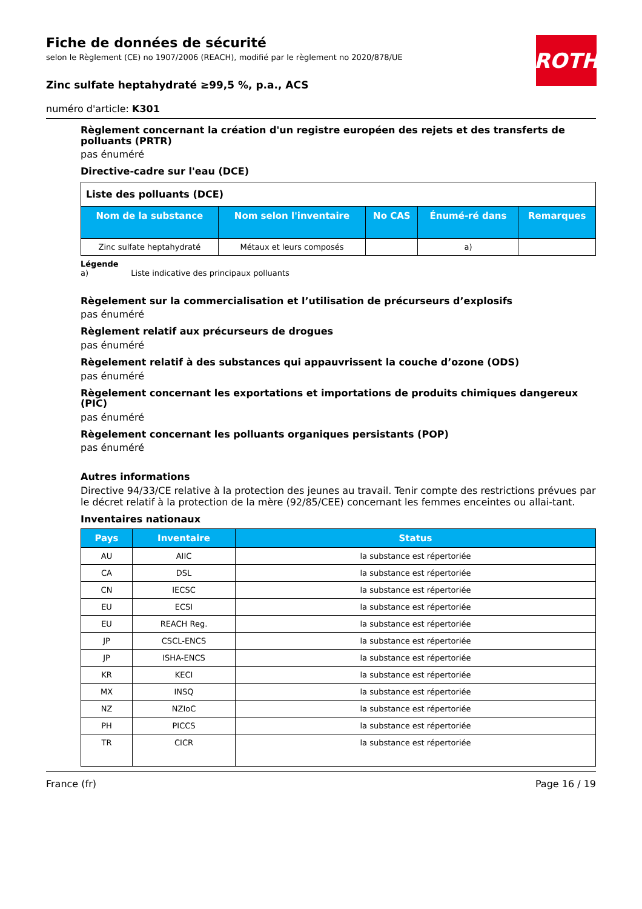ROTH
Fiche de données de sécurité
selon le Règlement (CE) no 1907/2006 (REACH), modifié par le règlement no 2020/878/UE
Zinc sulfate heptahydraté ≥99,5 %, p.a., ACS
numéro d'article: K301
Règlement concernant la création d'un registre européen des rejets et des transferts de polluants (PRTR)
pas énuméré
Directive-cadre sur l'eau (DCE)
| Liste des polluants (DCE) | | | | |
| Nom de la substance | Nom selon l'inventaire | No CAS | Énumé-ré dans | Remarques |
| Zinc sulfate heptahydraté | Métaux et leurs composés | | a) | |
Légende
a) Liste indicative des principaux polluants
Règelement sur la commercialisation et l’utilisation de précurseurs d’explosifs
pas énuméré
Règlement relatif aux précurseurs de drogues
pas énuméré
Règelement relatif à des substances qui appauvrissent la couche d’ozone (ODS)
pas énuméré
Règelement concernant les exportations et importations de produits chimiques dangereux (PIC)
pas énuméré
Règelement concernant les polluants organiques persistants (POP)
pas énuméré
Autres informations
Directive 94/33/CE relative à la protection des jeunes au travail. Tenir compte des restrictions prévues par le décret relatif à la protection de la mère (92/85/CEE) concernant les femmes enceintes ou allai-tant.
Inventaires nationaux
| Pays | Inventaire | Status |
| --- | --- | --- |
| AU | AIIC | la substance est répertoriée |
| CA | DSL | la substance est répertoriée |
| CN | IECSC | la substance est répertoriée |
| EU | ECSI | la substance est répertoriée |
| EU | REACH Reg. | la substance est répertoriée |
| JP | CSCL-ENCS | la substance est répertoriée |
| JP | ISHA-ENCS | la substance est répertoriée |
| KR | KECI | la substance est répertoriée |
| MX | INSQ | la substance est répertoriée |
| NZ | NZIoC | la substance est répertoriée |
| PH | PICCS | la substance est répertoriée |
| TR | CICR | la substance est répertoriée |
France (fr) Page 16 / 19